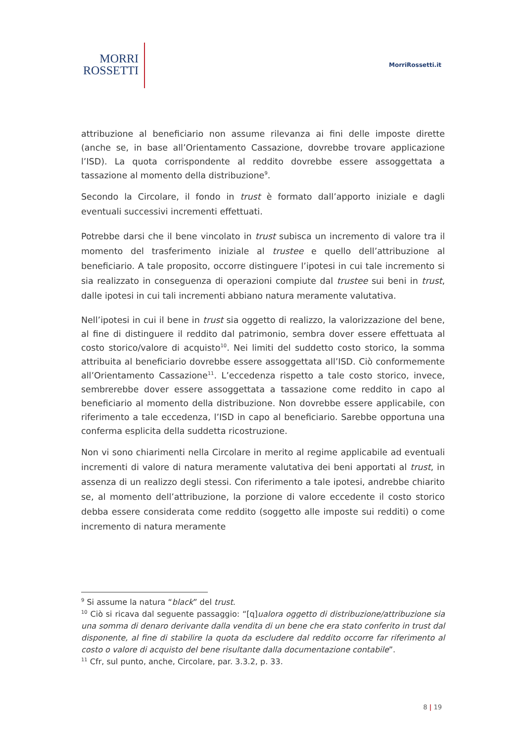MORRI
ROSSETTI
MorriRossetti.it
attribuzione al beneficiario non assume rilevanza ai fini delle imposte dirette (anche se, in base all’Orientamento Cassazione, dovrebbe trovare applicazione l’ISD). La quota corrispondente al reddito dovrebbe essere assoggettata a tassazione al momento della distribuzione<sup>9</sup>.
Secondo la Circolare, il fondo in trust è formato dall’apporto iniziale e dagli eventuali successivi incrementi effettuati.
Potrebbe darsi che il bene vincolato in trust subisca un incremento di valore tra il momento del trasferimento iniziale al trustee e quello dell’attribuzione al beneficiario. A tale proposito, occorre distinguere l’ipotesi in cui tale incremento si sia realizzato in conseguenza di operazioni compiute dal trustee sui beni in trust, dalle ipotesi in cui tali incrementi abbiano natura meramente valutativa.
Nell’ipotesi in cui il bene in trust sia oggetto di realizzo, la valorizzazione del bene, al fine di distinguere il reddito dal patrimonio, sembra dover essere effettuata al costo storico/valore di acquisto<sup>10</sup>. Nei limiti del suddetto costo storico, la somma attribuita al beneficiario dovrebbe essere assoggettata all’ISD. Ciò conformemente all’Orientamento Cassazione<sup>11</sup>. L’eccedenza rispetto a tale costo storico, invece, sembrerebbe dover essere assoggettata a tassazione come reddito in capo al beneficiario al momento della distribuzione. Non dovrebbe essere applicabile, con riferimento a tale eccedenza, l’ISD in capo al beneficiario. Sarebbe opportuna una conferma esplicita della suddetta ricostruzione.
Non vi sono chiarimenti nella Circolare in merito al regime applicabile ad eventuali incrementi di valore di natura meramente valutativa dei beni apportati al trust, in assenza di un realizzo degli stessi. Con riferimento a tale ipotesi, andrebbe chiarito se, al momento dell’attribuzione, la porzione di valore eccedente il costo storico debba essere considerata come reddito (soggetto alle imposte sui redditi) o come incremento di natura meramente
<sup>9</sup> Si assume la natura “black” del trust.
<sup>10</sup> Ciò si ricava dal seguente passaggio: “[q]ualora oggetto di distribuzione/attribuzione sia una somma di denaro derivante dalla vendita di un bene che era stato conferito in trust dal disponente, al fine di stabilire la quota da escludere dal reddito occorre far riferimento al costo o valore di acquisto del bene risultante dalla documentazione contabile”.
<sup>11</sup> Cfr, sul punto, anche, Circolare, par. 3.3.2, p. 33.
8 | 19